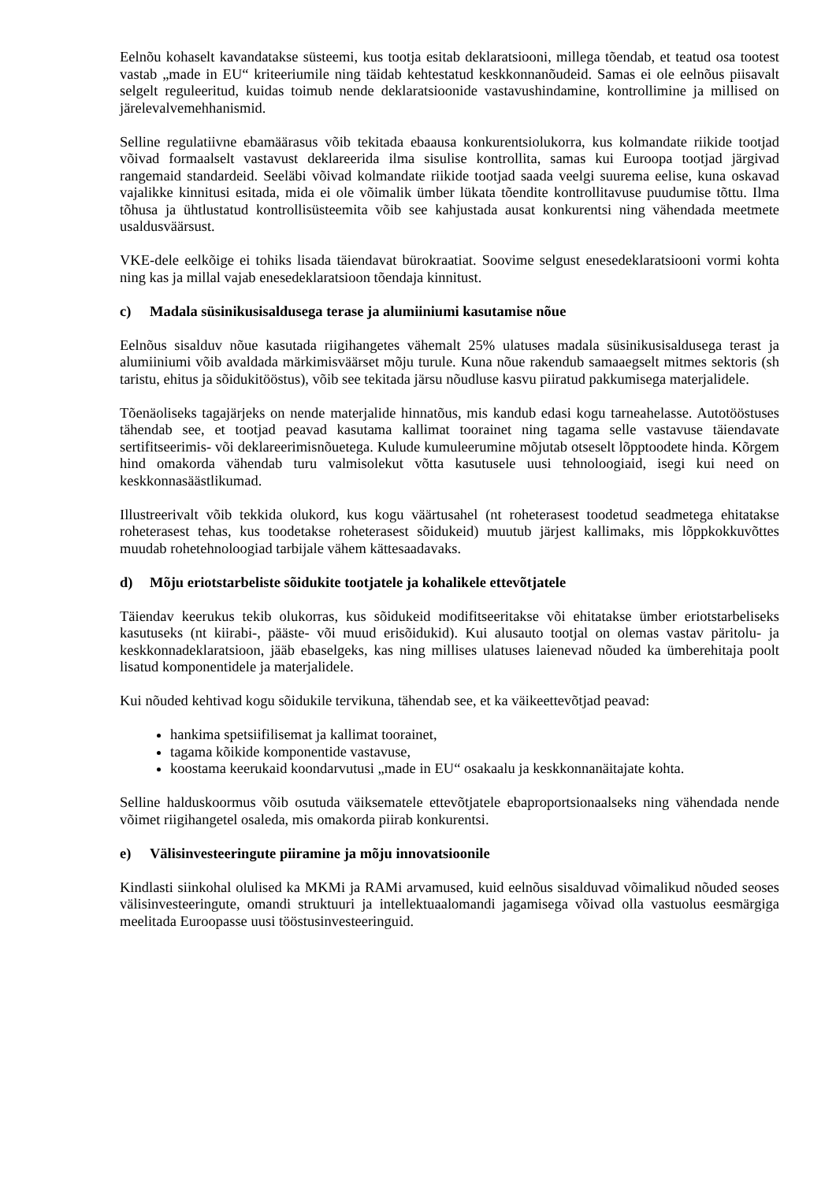Eelnõu kohaselt kavandatakse süsteemi, kus tootja esitab deklaratsiooni, millega tõendab, et teatud osa tootest vastab „made in EU“ kriteeriumile ning täidab kehtestatud keskkonnanõudeid. Samas ei ole eelnõus piisavalt selgelt reguleeritud, kuidas toimub nende deklaratsioonide vastavushindamine, kontrollimine ja millised on järelevalvemehhanismid.
Selline regulatiivne ebamäärasus võib tekitada ebaausa konkurentsiolukorra, kus kolmandate riikide tootjad võivad formaalselt vastavust deklareerida ilma sisulise kontrollita, samas kui Euroopa tootjad järgivad rangemaid standardeid. Seeläbi võivad kolmandate riikide tootjad saada veelgi suurema eelise, kuna oskavad vajalikke kinnitusi esitada, mida ei ole võimalik ümber lükata tõendite kontrollitavuse puudumise tõttu. Ilma tõhusa ja ühtlustatud kontrollisüsteemita võib see kahjustada ausat konkurentsi ning vähendada meetmete usaldusväärsust.
VKE-dele eelkõige ei tohiks lisada täiendavat bürokraatiat. Soovime selgust enesedeklaratsiooni vormi kohta ning kas ja millal vajab enesedeklaratsioon tõendaja kinnitust.
c) Madala süsinikusisaldusega terase ja alumiiniumi kasutamise nõue
Eelnõus sisalduv nõue kasutada riigihangetes vähemalt 25% ulatuses madala süsinikusisaldusega terast ja alumiiniumi võib avaldada märkimisväärset mõju turule. Kuna nõue rakendub samaaegselt mitmes sektoris (sh taristu, ehitus ja sõidukitööstus), võib see tekitada järsu nõudluse kasvu piiratud pakkumisega materjalidele.
Tõenäoliseks tagajärjeks on nende materjalide hinnatõus, mis kandub edasi kogu tarneahelasse. Autotööstuses tähendab see, et tootjad peavad kasutama kallimat toorainet ning tagama selle vastavuse täiendavate sertifitseerimis- või deklareerimisnõuetega. Kulude kumuleerumine mõjutab otseselt lõpptoodete hinda. Kõrgem hind omakorda vähendab turu valmisolekut võtta kasutusele uusi tehnoloogiaid, isegi kui need on keskkonnasäästlikumad.
Illustreerivalt võib tekkida olukord, kus kogu väärtusahel (nt roheterasest toodetud seadmetega ehitatakse roheterasest tehas, kus toodetakse roheterasest sõidukeid) muutub järjest kallimaks, mis lõppkokkuvõttes muudab rohetehnoloogiad tarbijale vähem kättesaadavaks.
d) Mõju eriotstarbeliste sõidukite tootjatele ja kohalikele ettevõtjatele
Täiendav keerukus tekib olukorras, kus sõidukeid modifitseeritakse või ehitatakse ümber eriotstarbeliseks kasutuseks (nt kiirabi-, pääste- või muud erisõidukid). Kui alusauto tootjal on olemas vastav päritolu- ja keskkonnadeklaratsioon, jääb ebaselgeks, kas ning millises ulatuses laienevad nõuded ka ümberehitaja poolt lisatud komponentidele ja materjalidele.
Kui nõuded kehtivad kogu sõidukile tervikuna, tähendab see, et ka väikeettevõtjad peavad:
hankima spetsiifilisemat ja kallimat toorainet,
tagama kõikide komponentide vastavuse,
koostama keerukaid koondarvutusi „made in EU“ osakaalu ja keskkonnanäitajate kohta.
Selline halduskoormus võib osutuda väiksematele ettevõtjatele ebaproportsionaalseks ning vähendada nende võimet riigihangetel osaleda, mis omakorda piirab konkurentsi.
e) Välisinvesteeringute piiramine ja mõju innovatsioonile
Kindlasti siinkohal olulised ka MKMi ja RAMi arvamused, kuid eelnõus sisalduvad võimalikud nõuded seoses välisinvesteeringute, omandi struktuuri ja intellektuaalomandi jagamisega võivad olla vastuolus eesmärgiga meelitada Euroopasse uusi tööstusinvesteeringuid.